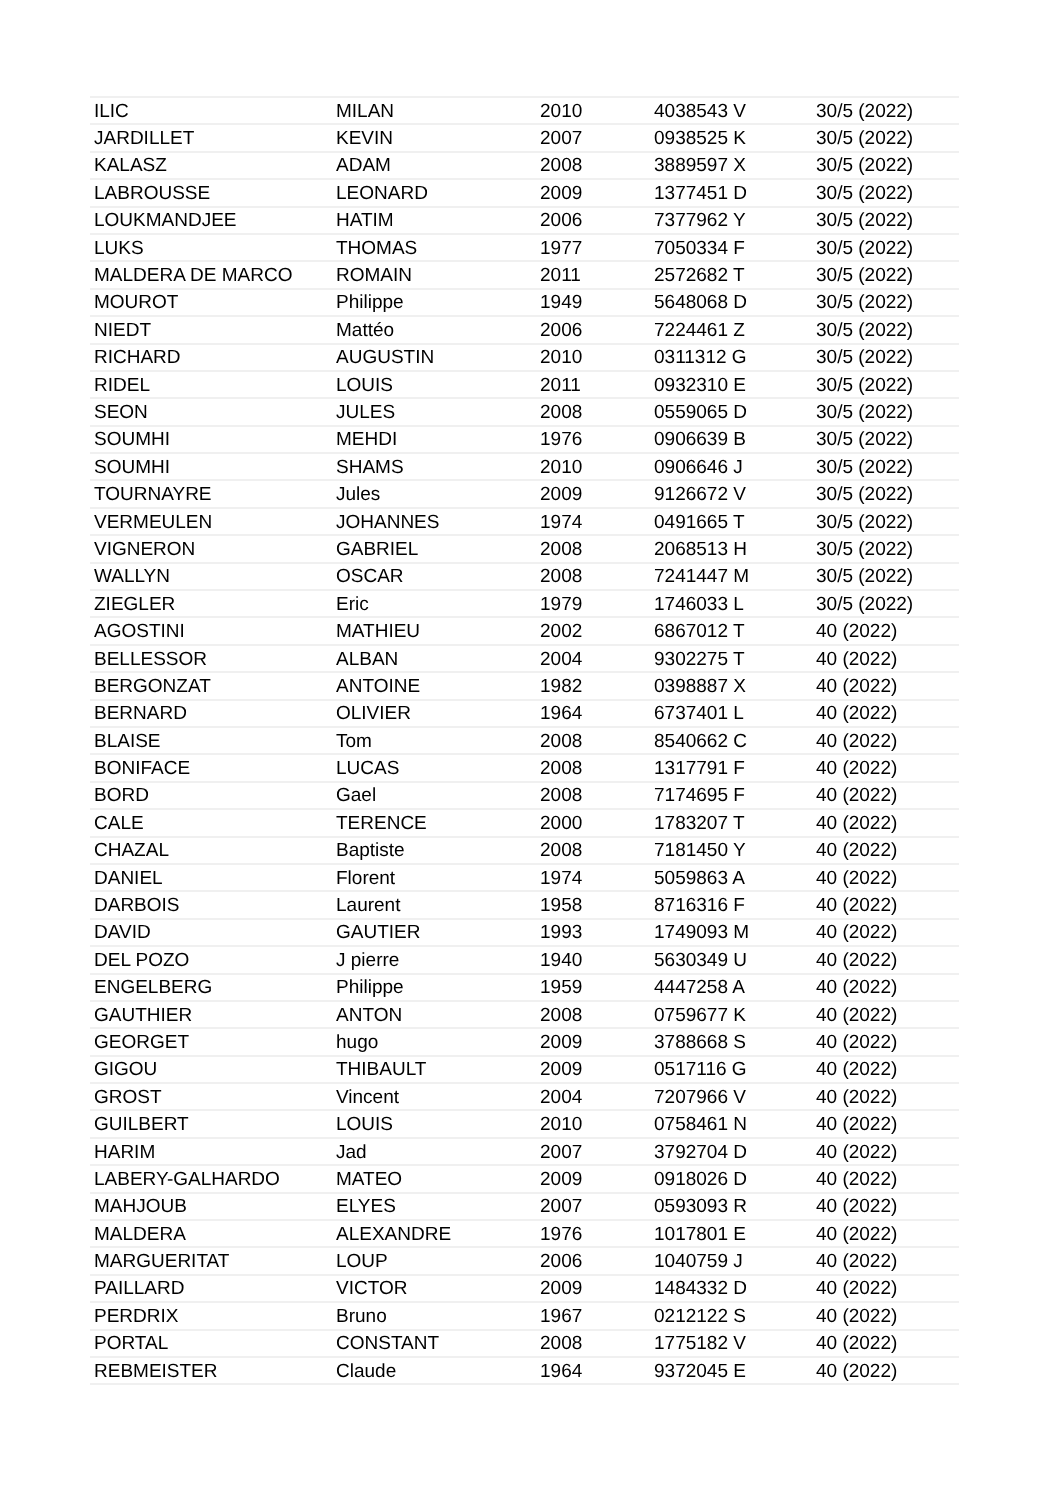| ILIC | MILAN | 2010 | 4038543 V | 30/5 (2022) |
| JARDILLET | KEVIN | 2007 | 0938525 K | 30/5 (2022) |
| KALASZ | ADAM | 2008 | 3889597 X | 30/5 (2022) |
| LABROUSSE | LEONARD | 2009 | 1377451 D | 30/5 (2022) |
| LOUKMANDJEE | HATIM | 2006 | 7377962 Y | 30/5 (2022) |
| LUKS | THOMAS | 1977 | 7050334 F | 30/5 (2022) |
| MALDERA DE MARCO | ROMAIN | 2011 | 2572682 T | 30/5 (2022) |
| MOUROT | Philippe | 1949 | 5648068 D | 30/5 (2022) |
| NIEDT | Mattéo | 2006 | 7224461 Z | 30/5 (2022) |
| RICHARD | AUGUSTIN | 2010 | 0311312 G | 30/5 (2022) |
| RIDEL | LOUIS | 2011 | 0932310 E | 30/5 (2022) |
| SEON | JULES | 2008 | 0559065 D | 30/5 (2022) |
| SOUMHI | MEHDI | 1976 | 0906639 B | 30/5 (2022) |
| SOUMHI | SHAMS | 2010 | 0906646 J | 30/5 (2022) |
| TOURNAYRE | Jules | 2009 | 9126672 V | 30/5 (2022) |
| VERMEULEN | JOHANNES | 1974 | 0491665 T | 30/5 (2022) |
| VIGNERON | GABRIEL | 2008 | 2068513 H | 30/5 (2022) |
| WALLYN | OSCAR | 2008 | 7241447 M | 30/5 (2022) |
| ZIEGLER | Eric | 1979 | 1746033 L | 30/5 (2022) |
| AGOSTINI | MATHIEU | 2002 | 6867012 T | 40 (2022) |
| BELLESSOR | ALBAN | 2004 | 9302275 T | 40 (2022) |
| BERGONZAT | ANTOINE | 1982 | 0398887 X | 40 (2022) |
| BERNARD | OLIVIER | 1964 | 6737401 L | 40 (2022) |
| BLAISE | Tom | 2008 | 8540662 C | 40 (2022) |
| BONIFACE | LUCAS | 2008 | 1317791 F | 40 (2022) |
| BORD | Gael | 2008 | 7174695 F | 40 (2022) |
| CALE | TERENCE | 2000 | 1783207 T | 40 (2022) |
| CHAZAL | Baptiste | 2008 | 7181450 Y | 40 (2022) |
| DANIEL | Florent | 1974 | 5059863 A | 40 (2022) |
| DARBOIS | Laurent | 1958 | 8716316 F | 40 (2022) |
| DAVID | GAUTIER | 1993 | 1749093 M | 40 (2022) |
| DEL POZO | J pierre | 1940 | 5630349 U | 40 (2022) |
| ENGELBERG | Philippe | 1959 | 4447258 A | 40 (2022) |
| GAUTHIER | ANTON | 2008 | 0759677 K | 40 (2022) |
| GEORGET | hugo | 2009 | 3788668 S | 40 (2022) |
| GIGOU | THIBAULT | 2009 | 0517116 G | 40 (2022) |
| GROST | Vincent | 2004 | 7207966 V | 40 (2022) |
| GUILBERT | LOUIS | 2010 | 0758461 N | 40 (2022) |
| HARIM | Jad | 2007 | 3792704 D | 40 (2022) |
| LABERY-GALHARDO | MATEO | 2009 | 0918026 D | 40 (2022) |
| MAHJOUB | ELYES | 2007 | 0593093 R | 40 (2022) |
| MALDERA | ALEXANDRE | 1976 | 1017801 E | 40 (2022) |
| MARGUERITAT | LOUP | 2006 | 1040759 J | 40 (2022) |
| PAILLARD | VICTOR | 2009 | 1484332 D | 40 (2022) |
| PERDRIX | Bruno | 1967 | 0212122 S | 40 (2022) |
| PORTAL | CONSTANT | 2008 | 1775182 V | 40 (2022) |
| REBMEISTER | Claude | 1964 | 9372045 E | 40 (2022) |